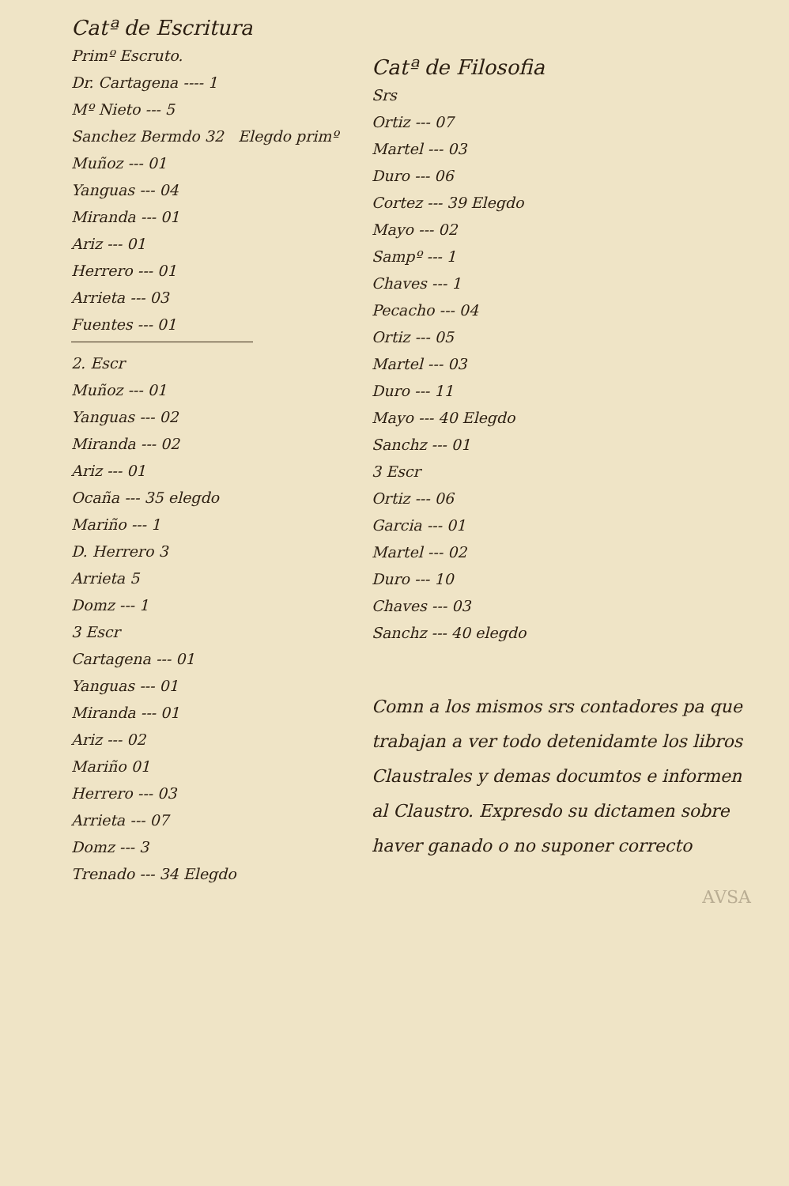Catª de Escritura
Primº Escruto.
Dr. Cartagena ---- 1
Mº Nieto --- 5
Sanchez Bermdo 32 Elegdo primº
Muñoz --- 01
Yanguas --- 04
Miranda --- 01
Ariz --- 01
Herrero --- 01
Arrieta --- 03
Fuentes --- 01
2. Escr
Muñoz --- 01
Yanguas --- 02
Miranda --- 02
Ariz --- 01
Ocaña --- 35 elegdo
Mariño --- 1
D. Herrero 3
Arrieta 5
Domz --- 1
3 Escr
Cartagena --- 01
Yanguas --- 01
Miranda --- 01
Ariz --- 02
Mariño 01
Herrero --- 03
Arrieta --- 07
Domz --- 3
Trenado --- 34 Elegdo
Catª de Filosofia
Srs
Ortiz --- 07
Martel --- 03
Duro --- 06
Cortez --- 39 Elegdo
Mayo --- 02
Sampº --- 1
Chaves --- 1
Pecacho --- 04
Ortiz --- 05
Martel --- 03
Duro --- 11
Mayo --- 40 Elegdo
Sanchz --- 01
3 Escr
Ortiz --- 06
Garcia --- 01
Martel --- 02
Duro --- 10
Chaves --- 03
Sanchz --- 40 elegdo
Comn a los mismos srs contadores pa que trabajan a ver todo detenidamte los libros Claustrales y demas documtos e informen al Claustro. Expresdo su dictamen sobre haver ganado o no suponer correcto
AVSA